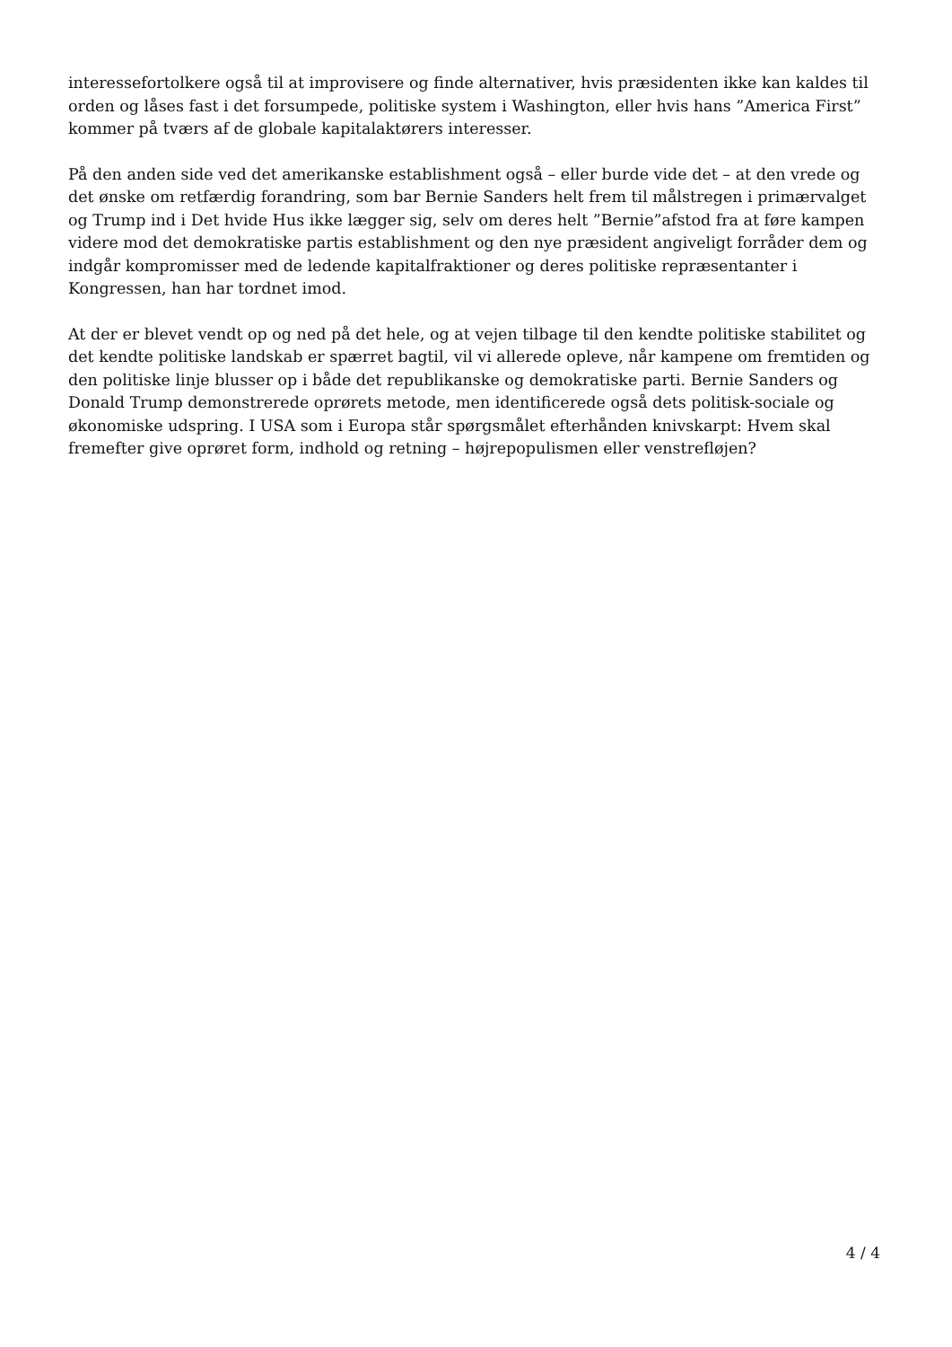interessefortolkere også til at improvisere og finde alternativer, hvis præsidenten ikke kan kaldes til orden og låses fast i det forsumpede, politiske system i Washington, eller hvis hans ”America First” kommer på tværs af de globale kapitalaktørers interesser.
På den anden side ved det amerikanske establishment også – eller burde vide det – at den vrede og det ønske om retfærdig forandring, som bar Bernie Sanders helt frem til målstregen i primærvalget og Trump ind i Det hvide Hus ikke lægger sig, selv om deres helt ”Bernie”afstod fra at føre kampen videre mod det demokratiske partis establishment og den nye præsident angiveligt forråder dem og indgår kompromisser med de ledende kapitalfraktioner og deres politiske repræsentanter i Kongressen, han har tordnet imod.
At der er blevet vendt op og ned på det hele, og at vejen tilbage til den kendte politiske stabilitet og det kendte politiske landskab er spærret bagtil, vil vi allerede opleve, når kampene om fremtiden og den politiske linje blusser op i både det republikanske og demokratiske parti. Bernie Sanders og Donald Trump demonstrerede oprørets metode, men identificerede også dets politisk-sociale og økonomiske udspring. I USA som i Europa står spørgsmålet efterhånden knivskarpt: Hvem skal fremefter give oprøret form, indhold og retning – højrepopulismen eller venstrefløjen?
4 / 4